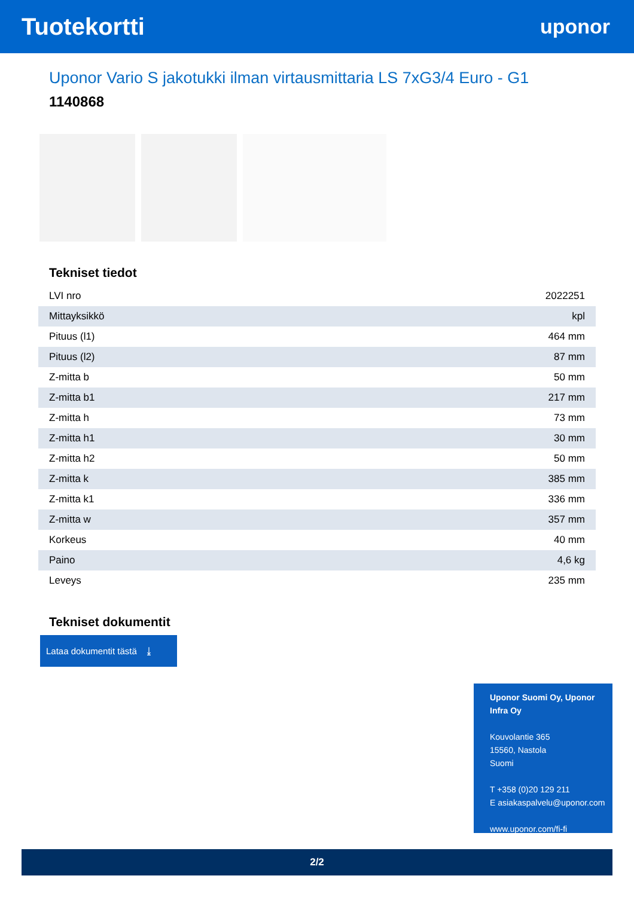Tuotekortti
uponor
Uponor Vario S jakotukki ilman virtausmittaria LS 7xG3/4 Euro - G1
1140868
Tekniset tiedot
| LVI nro | 2022251 |
| Mittayksikkö | kpl |
| Pituus (l1) | 464 mm |
| Pituus (l2) | 87 mm |
| Z-mitta b | 50 mm |
| Z-mitta b1 | 217 mm |
| Z-mitta h | 73 mm |
| Z-mitta h1 | 30 mm |
| Z-mitta h2 | 50 mm |
| Z-mitta k | 385 mm |
| Z-mitta k1 | 336 mm |
| Z-mitta w | 357 mm |
| Korkeus | 40 mm |
| Paino | 4,6 kg |
| Leveys | 235 mm |
Tekniset dokumentit
Lataa dokumentit tästä ⤓
Uponor Suomi Oy, Uponor Infra Oy
Kouvolantie 365
15560, Nastola
Suomi
T +358 (0)20 129 211
E asiakaspalvelu@uponor.com
www.uponor.com/fi-fi
2/2